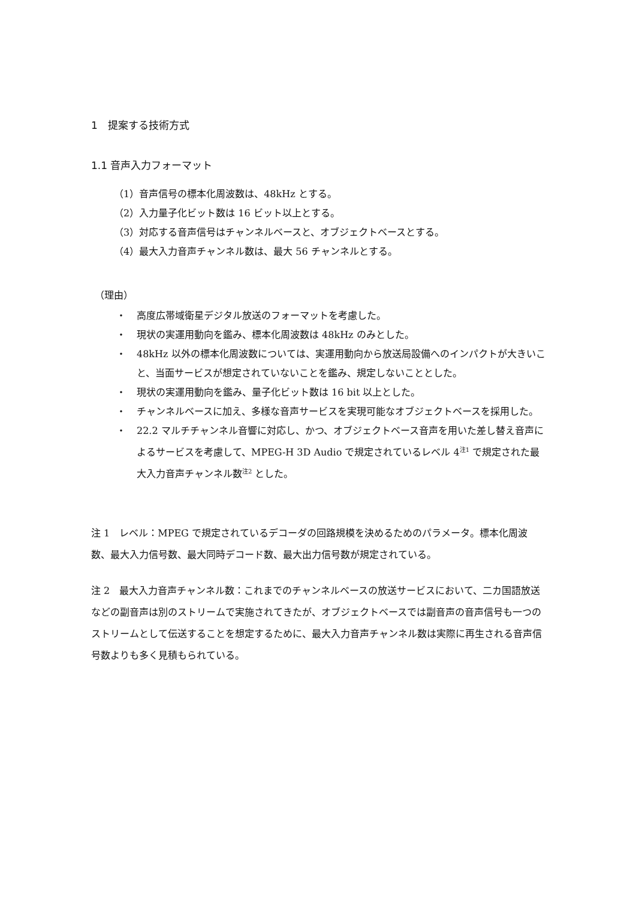1　提案する技術方式
1.1 音声入力フォーマット
（1）音声信号の標本化周波数は、48kHz とする。
（2）入力量子化ビット数は 16 ビット以上とする。
（3）対応する音声信号はチャンネルベースと、オブジェクトベースとする。
（4）最大入力音声チャンネル数は、最大 56 チャンネルとする。
（理由）
・ 高度広帯域衛星デジタル放送のフォーマットを考慮した。
・ 現状の実運用動向を鑑み、標本化周波数は 48kHz のみとした。
・ 48kHz 以外の標本化周波数については、実運用動向から放送局設備へのインパクトが大きいこと、当面サービスが想定されていないことを鑑み、規定しないこととした。
・ 現状の実運用動向を鑑み、量子化ビット数は 16 bit 以上とした。
・ チャンネルベースに加え、多様な音声サービスを実現可能なオブジェクトベースを採用した。
・ 22.2 マルチチャンネル音響に対応し、かつ、オブジェクトベース音声を用いた差し替え音声によるサービスを考慮して、MPEG-H 3D Audio で規定されているレベル 4<sup>注1</sup> で規定された最大入力音声チャンネル数<sup>注2</sup> とした。
注 1　レベル：MPEG で規定されているデコーダの回路規模を決めるためのパラメータ。標本化周波数、最大入力信号数、最大同時デコード数、最大出力信号数が規定されている。
注 2　最大入力音声チャンネル数：これまでのチャンネルベースの放送サービスにおいて、二カ国語放送などの副音声は別のストリームで実施されてきたが、オブジェクトベースでは副音声の音声信号も一つのストリームとして伝送することを想定するために、最大入力音声チャンネル数は実際に再生される音声信号数よりも多く見積もられている。